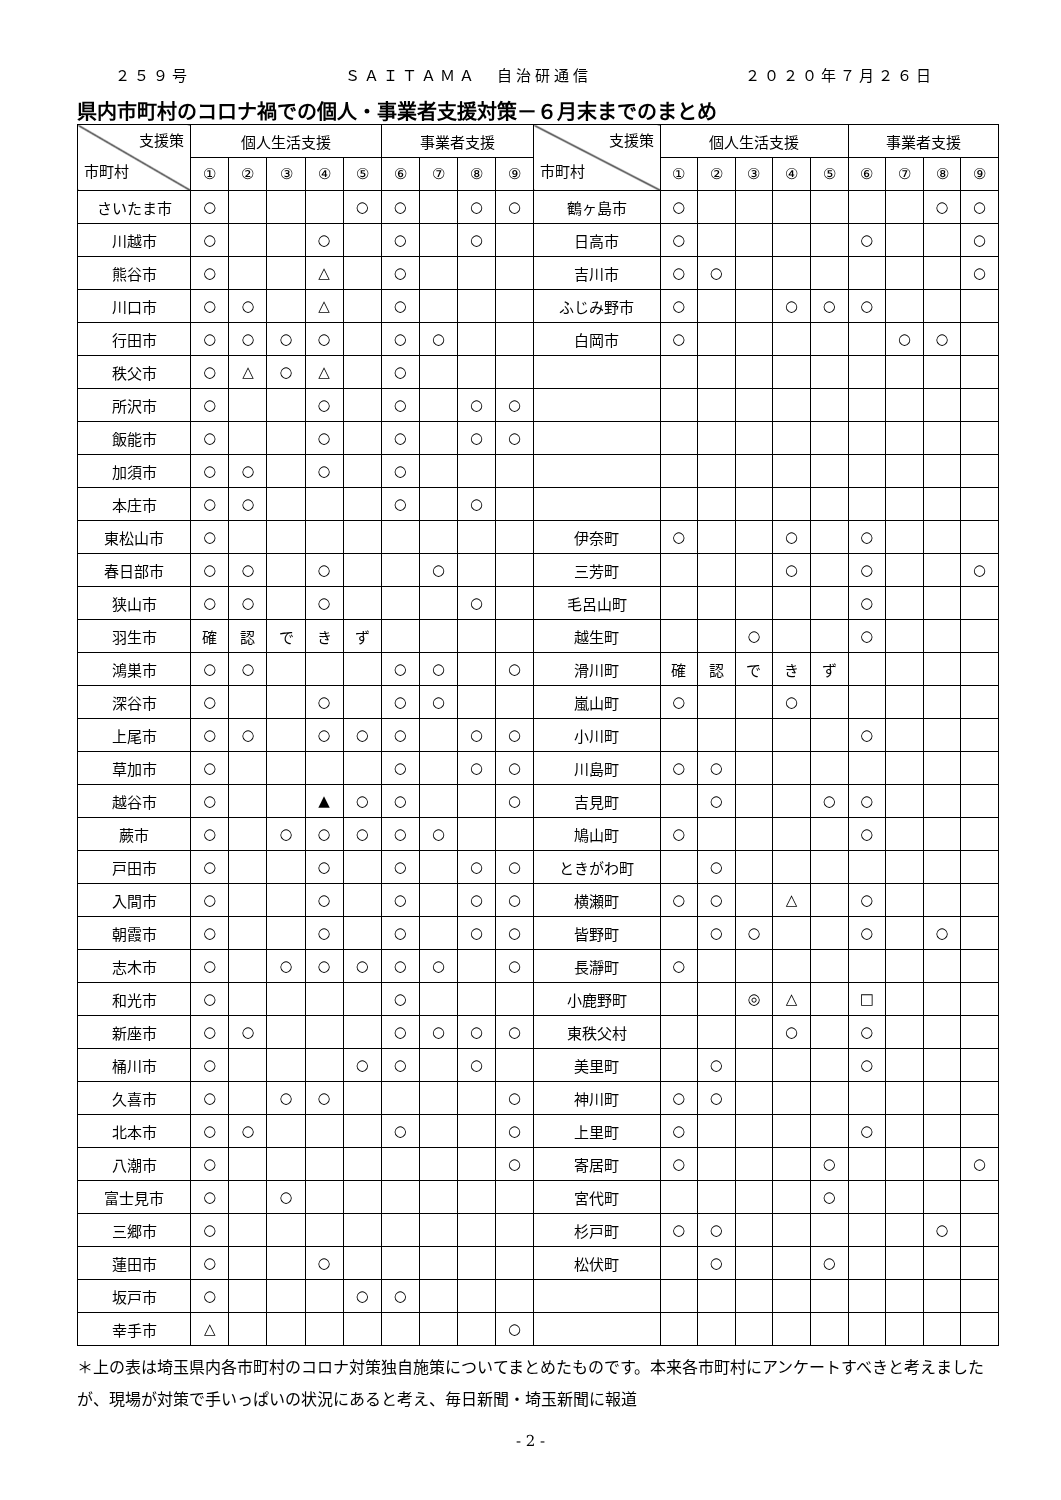２５９号 ＳＡＩＴＡＭＡ　自治研通信 ２０２０年７月２６日
県内市町村のコロナ禍での個人・事業者支援対策－６月末までのまとめ
| 支援策 市町村 | 個人生活支援 | | | | | 事業者支援 | | | | 支援策 市町村 | 個人生活支援 | | | | | 事業者支援 | | | |
| --- | --- | --- | --- | --- | --- | --- | --- | --- | --- | --- | --- | --- | --- | --- | --- | --- | --- | --- | --- |
| | ① | ② | ③ | ④ | ⑤ | ⑥ | ⑦ | ⑧ | ⑨ | | ① | ② | ③ | ④ | ⑤ | ⑥ | ⑦ | ⑧ | ⑨ |
| さいたま市 | ○ | | | | ○ | ○ | | ○ | ○ | 鶴ヶ島市 | ○ | | | | | | | ○ | ○ |
| 川越市 | ○ | | | ○ | | ○ | | ○ | | 日高市 | ○ | | | | | ○ | | | ○ |
| 熊谷市 | ○ | | | △ | | ○ | | | | 吉川市 | ○ | ○ | | | | | | | ○ |
| 川口市 | ○ | ○ | | △ | | ○ | | | | ふじみ野市 | ○ | | | ○ | ○ | ○ | | | |
| 行田市 | ○ | ○ | ○ | ○ | | ○ | ○ | | | 白岡市 | ○ | | | | | | ○ | ○ | |
| 秩父市 | ○ | △ | ○ | △ | | ○ | | | | | | | | | | | | | |
| 所沢市 | ○ | | | ○ | | ○ | | ○ | ○ | | | | | | | | | | |
| 飯能市 | ○ | | | ○ | | ○ | | ○ | ○ | | | | | | | | | | |
| 加須市 | ○ | ○ | | ○ | | ○ | | | | | | | | | | | | | |
| 本庄市 | ○ | ○ | | | | ○ | | ○ | | | | | | | | | | | |
| 東松山市 | ○ | | | | | | | | | 伊奈町 | ○ | | | ○ | | ○ | | | |
| 春日部市 | ○ | ○ | | ○ | | | ○ | | | 三芳町 | | | | ○ | | ○ | | | ○ |
| 狭山市 | ○ | ○ | | ○ | | | | ○ | | 毛呂山町 | | | | | | ○ | | | |
| 羽生市 | 確 | 認 | で | き | ず | | | | | 越生町 | | | ○ | | | ○ | | | |
| 鴻巣市 | ○ | ○ | | | | ○ | ○ | | ○ | 滑川町 | 確 | 認 | で | き | ず | | | | |
| 深谷市 | ○ | | | ○ | | ○ | ○ | | | 嵐山町 | ○ | | | ○ | | | | | |
| 上尾市 | ○ | ○ | | ○ | ○ | ○ | | ○ | ○ | 小川町 | | | | | | ○ | | | |
| 草加市 | ○ | | | | | ○ | | ○ | ○ | 川島町 | ○ | ○ | | | | | | | |
| 越谷市 | ○ | | | ▲ | ○ | ○ | | | ○ | 吉見町 | | ○ | | | ○ | ○ | | | |
| 蕨市 | ○ | | ○ | ○ | ○ | ○ | ○ | | | 鳩山町 | ○ | | | | | ○ | | | |
| 戸田市 | ○ | | | ○ | | ○ | | ○ | ○ | ときがわ町 | | ○ | | | | | | | |
| 入間市 | ○ | | | ○ | | ○ | | ○ | ○ | 横瀬町 | ○ | ○ | | △ | | ○ | | | |
| 朝霞市 | ○ | | | ○ | | ○ | | ○ | ○ | 皆野町 | | ○ | ○ | | | ○ | | ○ | |
| 志木市 | ○ | | ○ | ○ | ○ | ○ | ○ | | ○ | 長瀞町 | ○ | | | | | | | | |
| 和光市 | ○ | | | | | ○ | | | | 小鹿野町 | | | ◎ | △ | | □ | | | |
| 新座市 | ○ | ○ | | | | ○ | ○ | ○ | ○ | 東秩父村 | | | | ○ | | ○ | | | |
| 桶川市 | ○ | | | | ○ | ○ | | ○ | | 美里町 | | ○ | | | | ○ | | | |
| 久喜市 | ○ | | ○ | ○ | | | | | ○ | 神川町 | ○ | ○ | | | | | | | |
| 北本市 | ○ | ○ | | | | ○ | | | ○ | 上里町 | ○ | | | | | ○ | | | |
| 八潮市 | ○ | | | | | | | | ○ | 寄居町 | ○ | | | | ○ | | | | ○ |
| 富士見市 | ○ | | ○ | | | | | | | 宮代町 | | | | | ○ | | | | |
| 三郷市 | ○ | | | | | | | | | 杉戸町 | ○ | ○ | | | | | | ○ | |
| 蓮田市 | ○ | | | ○ | | | | | | 松伏町 | | ○ | | | ○ | | | | |
| 坂戸市 | ○ | | | | ○ | ○ | | | | | | | | | | | | | |
| 幸手市 | △ | | | | | | | | ○ | | | | | | | | | | |
＊上の表は埼玉県内各市町村のコロナ対策独自施策についてまとめたものです。本来各市町村にアンケートすべきと考えましたが、現場が対策で手いっぱいの状況にあると考え、毎日新聞・埼玉新聞に報道
- 2 -